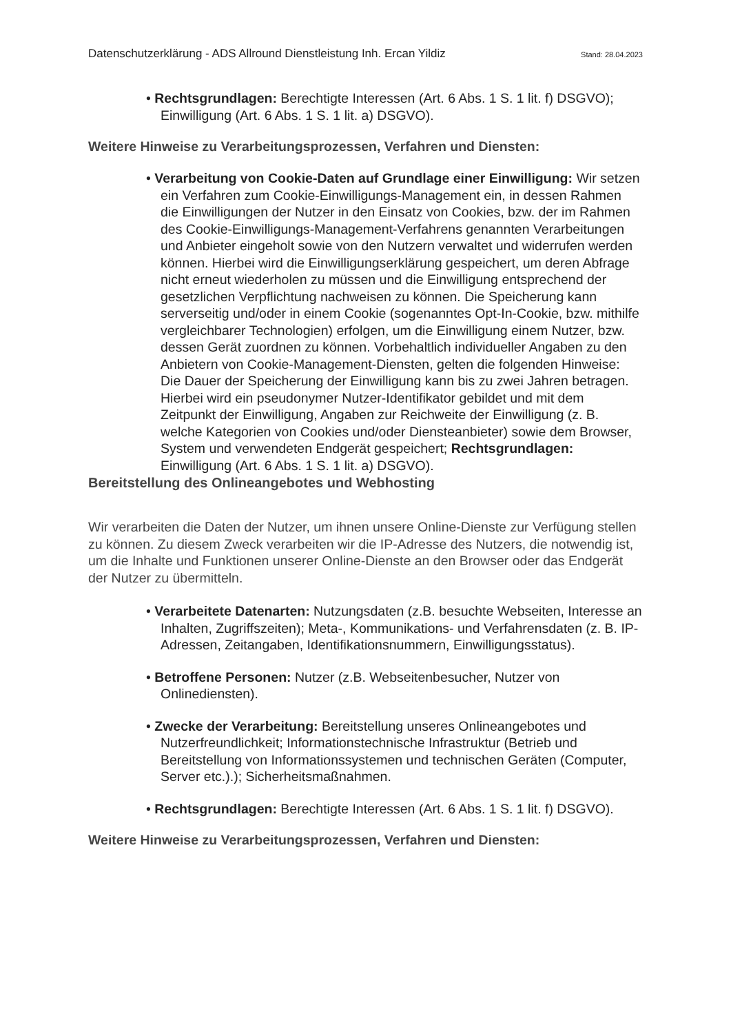Datenschutzerklärung - ADS Allround Dienstleistung Inh. Ercan Yildiz Stand: 28.04.2023
• Rechtsgrundlagen: Berechtigte Interessen (Art. 6 Abs. 1 S. 1 lit. f) DSGVO); Einwilligung (Art. 6 Abs. 1 S. 1 lit. a) DSGVO).
Weitere Hinweise zu Verarbeitungsprozessen, Verfahren und Diensten:
• Verarbeitung von Cookie-Daten auf Grundlage einer Einwilligung: Wir setzen ein Verfahren zum Cookie-Einwilligungs-Management ein, in dessen Rahmen die Einwilligungen der Nutzer in den Einsatz von Cookies, bzw. der im Rahmen des Cookie-Einwilligungs-Management-Verfahrens genannten Verarbeitungen und Anbieter eingeholt sowie von den Nutzern verwaltet und widerrufen werden können. Hierbei wird die Einwilligungserklärung gespeichert, um deren Abfrage nicht erneut wiederholen zu müssen und die Einwilligung entsprechend der gesetzlichen Verpflichtung nachweisen zu können. Die Speicherung kann serverseitig und/oder in einem Cookie (sogenanntes Opt-In-Cookie, bzw. mithilfe vergleichbarer Technologien) erfolgen, um die Einwilligung einem Nutzer, bzw. dessen Gerät zuordnen zu können. Vorbehaltlich individueller Angaben zu den Anbietern von Cookie-Management-Diensten, gelten die folgenden Hinweise: Die Dauer der Speicherung der Einwilligung kann bis zu zwei Jahren betragen. Hierbei wird ein pseudonymer Nutzer-Identifikator gebildet und mit dem Zeitpunkt der Einwilligung, Angaben zur Reichweite der Einwilligung (z. B. welche Kategorien von Cookies und/oder Diensteanbieter) sowie dem Browser, System und verwendeten Endgerät gespeichert; Rechtsgrundlagen: Einwilligung (Art. 6 Abs. 1 S. 1 lit. a) DSGVO).
Bereitstellung des Onlineangebotes und Webhosting
Wir verarbeiten die Daten der Nutzer, um ihnen unsere Online-Dienste zur Verfügung stellen zu können. Zu diesem Zweck verarbeiten wir die IP-Adresse des Nutzers, die notwendig ist, um die Inhalte und Funktionen unserer Online-Dienste an den Browser oder das Endgerät der Nutzer zu übermitteln.
• Verarbeitete Datenarten: Nutzungsdaten (z.B. besuchte Webseiten, Interesse an Inhalten, Zugriffszeiten); Meta-, Kommunikations- und Verfahrensdaten (z. B. IP-Adressen, Zeitangaben, Identifikationsnummern, Einwilligungsstatus).
• Betroffene Personen: Nutzer (z.B. Webseitenbesucher, Nutzer von Onlinediensten).
• Zwecke der Verarbeitung: Bereitstellung unseres Onlineangebotes und Nutzerfreundlichkeit; Informationstechnische Infrastruktur (Betrieb und Bereitstellung von Informationssystemen und technischen Geräten (Computer, Server etc.).); Sicherheitsmaßnahmen.
• Rechtsgrundlagen: Berechtigte Interessen (Art. 6 Abs. 1 S. 1 lit. f) DSGVO).
Weitere Hinweise zu Verarbeitungsprozessen, Verfahren und Diensten: